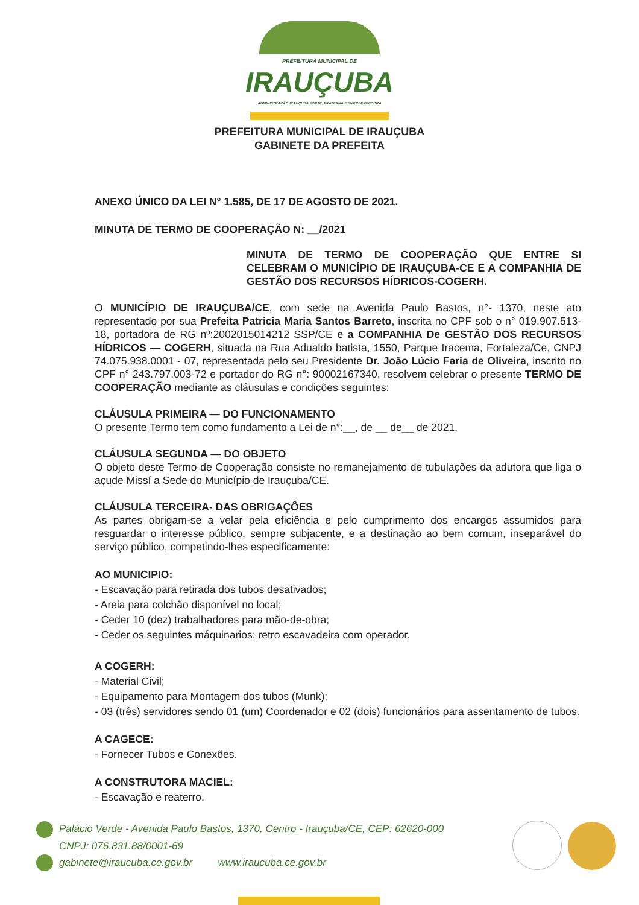PREFEITURA MUNICIPAL DE
IRAUÇUBA
ADMINISTRAÇÃO IRAUÇUBA FORTE, FRATERNA E EMPREENDEDORA
PREFEITURA MUNICIPAL DE IRAUÇUBA
GABINETE DA PREFEITA
ANEXO ÚNICO DA LEI N° 1.585, DE 17 DE AGOSTO DE 2021.
MINUTA DE TERMO DE COOPERAÇÃO N: __/2021
MINUTA DE TERMO DE COOPERAÇÃO QUE ENTRE SI CELEBRAM O MUNICÍPIO DE IRAUÇUBA-CE E A COMPANHIA DE GESTÃO DOS RECURSOS HÍDRICOS-COGERH.
O MUNICÍPIO DE IRAUÇUBA/CE, com sede na Avenida Paulo Bastos, n°- 1370, neste ato representado por sua Prefeita Patricia Maria Santos Barreto, inscrita no CPF sob o n° 019.907.513-18, portadora de RG nº:2002015014212 SSP/CE e a COMPANHIA De GESTÃO DOS RECURSOS HÍDRICOS — COGERH, situada na Rua Adualdo batista, 1550, Parque Iracema, Fortaleza/Ce, CNPJ 74.075.938.0001 - 07, representada pelo seu Presidente Dr. João Lúcio Faria de Oliveira, inscrito no CPF n° 243.797.003-72 e portador do RG n°: 90002167340, resolvem celebrar o presente TERMO DE COOPERAÇÃO mediante as cláusulas e condições seguintes:
CLÁUSULA PRIMEIRA — DO FUNCIONAMENTO
O presente Termo tem como fundamento a Lei de n°:__, de __ de__ de 2021.
CLÁUSULA SEGUNDA — DO OBJETO
O objeto deste Termo de Cooperação consiste no remanejamento de tubulações da adutora que liga o açude Missí a Sede do Município de Irauçuba/CE.
CLÁUSULA TERCEIRA- DAS OBRIGAÇÔES
As partes obrigam-se a velar pela eficiência e pelo cumprimento dos encargos assumidos para resguardar o interesse público, sempre subjacente, e a destinação ao bem comum, inseparável do serviço público, competindo-lhes especificamente:
AO MUNICIPIO:
- Escavação para retirada dos tubos desativados;
- Areia para colchão disponível no local;
- Ceder 10 (dez) trabalhadores para mão-de-obra;
- Ceder os seguintes máquinarios: retro escavadeira com operador.
A COGERH:
- Material Civil;
- Equipamento para Montagem dos tubos (Munk);
- 03 (três) servidores sendo 01 (um) Coordenador e 02 (dois) funcionários para assentamento de tubos.
A CAGECE:
- Fornecer Tubos e Conexões.
A CONSTRUTORA MACIEL:
- Escavação e reaterro.
Palácio Verde - Avenida Paulo Bastos, 1370, Centro - Irauçuba/CE, CEP: 62620-000
CNPJ: 076.831.88/0001-69
gabinete@iraucuba.ce.gov.br www.iraucuba.ce.gov.br